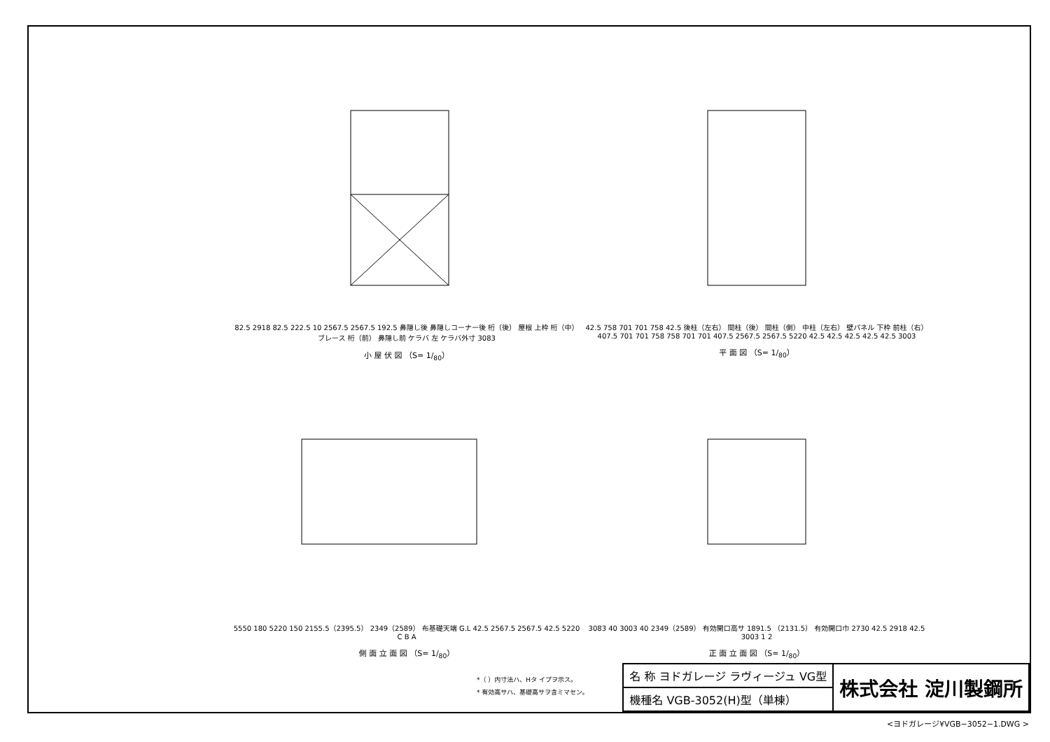82.5 2918 82.5 222.5 10 2567.5 2567.5 192.5 鼻隠し後 鼻隠しコーナー後 桁（後） 屋根 上枠 桁（中） ブレース 桁（前） 鼻隠し前 ケラバ 左 ケラバ外寸 3083
小 屋 伏 図 （S= 1/<sub>80</sub>）
42.5 758 701 701 758 42.5 後柱（左右） 間柱（後） 間柱（側） 中柱（左右） 壁パネル 下枠 前柱（右） 407.5 701 701 758 758 701 701 407.5 2567.5 2567.5 5220 42.5 42.5 42.5 42.5 42.5 3003
平 面 図 （S= 1/<sub>80</sub>）
5550 180 5220 150 2155.5（2395.5） 2349（2589） 布基礎天端 G.L 42.5 2567.5 2567.5 42.5 5220 C B A
側 面 立 面 図 （S= 1/<sub>80</sub>）
3083 40 3003 40 2349（2589） 有効開口高サ 1891.5 （2131.5） 有効開口巾 2730 42.5 2918 42.5 3003 1 2
正 面 立 面 図 （S= 1/<sub>80</sub>）
*（ ）内寸法ハ、Hタ イプヲ示ス。
* 有効高サハ、基礎高サヲ含ミマセン。
| 名 称 ヨドガレージ ラヴィージュ VG型 | 株式会社 淀川製鋼所 |
| 機種名 VGB-3052(H)型（単棟） | |
<ヨドガレージ¥VGB−3052−1.DWG >